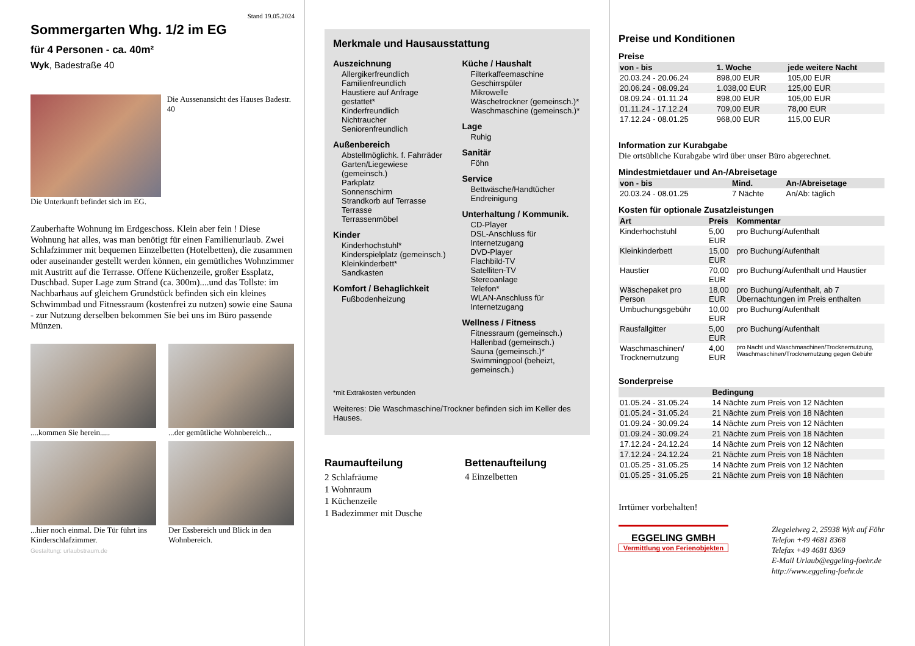Stand 19.05.2024
Sommergarten Whg. 1/2 im EG
für 4 Personen - ca. 40m²
Wyk, Badestraße 40
Die Aussenansicht des Hauses Badestr. 40
Die Unterkunft befindet sich im EG.
Zauberhafte Wohnung im Erdgeschoss. Klein aber fein ! Diese Wohnung hat alles, was man benötigt für einen Familienurlaub. Zwei Schlafzimmer mit bequemen Einzelbetten (Hotelbetten), die zusammen oder auseinander gestellt werden können, ein gemütliches Wohnzimmer mit Austritt auf die Terrasse. Offene Küchenzeile, großer Essplatz, Duschbad. Super Lage zum Strand (ca. 300m)....und das Tollste: im Nachbarhaus auf gleichem Grundstück befinden sich ein kleines Schwimmbad und Fitnessraum (kostenfrei zu nutzen) sowie eine Sauna - zur Nutzung derselben bekommen Sie bei uns im Büro passende Münzen.
....kommen Sie herein.....
...der gemütliche Wohnbereich...
...hier noch einmal. Die Tür führt ins Kinderschlafzimmer.
Der Essbereich und Blick in den Wohnbereich.
Gestaltung: urlaubstraum.de
Merkmale und Hausausstattung
Auszeichnung
Allergikerfreundlich
Familienfreundlich
Haustiere auf Anfrage gestattet*
Kinderfreundlich
Nichtraucher
Seniorenfreundlich
Außenbereich
Abstellmöglichk. f. Fahrräder
Garten/Liegewiese (gemeinsch.)
Parkplatz
Sonnenschirm
Strandkorb auf Terrasse
Terrasse
Terrassenmöbel
Kinder
Kinderhochstuhl*
Kinderspielplatz (gemeinsch.)
Kleinkinderbett*
Sandkasten
Komfort / Behaglichkeit
Fußbodenheizung
Küche / Haushalt
Filterkaffeemaschine
Geschirrspüler
Mikrowelle
Wäschetrockner (gemeinsch.)*
Waschmaschine (gemeinsch.)*
Lage
Ruhig
Sanitär
Föhn
Service
Bettwäsche/Handtücher
Endreinigung
Unterhaltung / Kommunik.
CD-Player
DSL-Anschluss für Internetzugang
DVD-Player
Flachbild-TV
Satelliten-TV
Stereoanlage
Telefon*
WLAN-Anschluss für Internetzugang
Wellness / Fitness
Fitnessraum (gemeinsch.)
Hallenbad (gemeinsch.)
Sauna (gemeinsch.)*
Swimmingpool (beheizt, gemeinsch.)
*mit Extrakosten verbunden
Weiteres: Die Waschmaschine/Trockner befinden sich im Keller des Hauses.
Raumaufteilung
2 Schlafräume
1 Wohnraum
1 Küchenzeile
1 Badezimmer mit Dusche
Bettenaufteilung
4 Einzelbetten
Preise und Konditionen
Preise
| von - bis | 1. Woche | jede weitere Nacht |
| --- | --- | --- |
| 20.03.24 - 20.06.24 | 898,00 EUR | 105,00 EUR |
| 20.06.24 - 08.09.24 | 1.038,00 EUR | 125,00 EUR |
| 08.09.24 - 01.11.24 | 898,00 EUR | 105,00 EUR |
| 01.11.24 - 17.12.24 | 709,00 EUR | 78,00 EUR |
| 17.12.24 - 08.01.25 | 968,00 EUR | 115,00 EUR |
Information zur Kurabgabe
Die ortsübliche Kurabgabe wird über unser Büro abgerechnet.
Mindestmietdauer und An-/Abreisetage
| von - bis | Mind. | An-/Abreisetage |
| --- | --- | --- |
| 20.03.24 - 08.01.25 | 7 Nächte | An/Ab: täglich |
Kosten für optionale Zusatzleistungen
| Art | Preis | Kommentar |
| --- | --- | --- |
| Kinderhochstuhl | 5,00 EUR | pro Buchung/Aufenthalt |
| Kleinkinderbett | 15,00 EUR | pro Buchung/Aufenthalt |
| Haustier | 70,00 EUR | pro Buchung/Aufenthalt und Haustier |
| Wäschepaket pro Person | 18,00 EUR | pro Buchung/Aufenthalt, ab 7 Übernachtungen im Preis enthalten |
| Umbuchungsgebühr | 10,00 EUR | pro Buchung/Aufenthalt |
| Rausfallgitter | 5,00 EUR | pro Buchung/Aufenthalt |
| Waschmaschinen/ Trocknernutzung | 4,00 EUR | pro Nacht und Waschmaschinen/Trocknernutzung, Waschmaschinen/Trocknernutzung gegen Gebühr |
Sonderpreise
| | Bedingung |
| --- | --- |
| 01.05.24 - 31.05.24 | 14 Nächte zum Preis von 12 Nächten |
| 01.05.24 - 31.05.24 | 21 Nächte zum Preis von 18 Nächten |
| 01.09.24 - 30.09.24 | 14 Nächte zum Preis von 12 Nächten |
| 01.09.24 - 30.09.24 | 21 Nächte zum Preis von 18 Nächten |
| 17.12.24 - 24.12.24 | 14 Nächte zum Preis von 12 Nächten |
| 17.12.24 - 24.12.24 | 21 Nächte zum Preis von 18 Nächten |
| 01.05.25 - 31.05.25 | 14 Nächte zum Preis von 12 Nächten |
| 01.05.25 - 31.05.25 | 21 Nächte zum Preis von 18 Nächten |
Irrtümer vorbehalten!
EGGELING GMBH
Vermittlung von Ferienobjekten
Ziegeleiweg 2, 25938 Wyk auf Föhr
Telefon +49 4681 8368
Telefax +49 4681 8369
E-Mail Urlaub@eggeling-foehr.de
http://www.eggeling-foehr.de